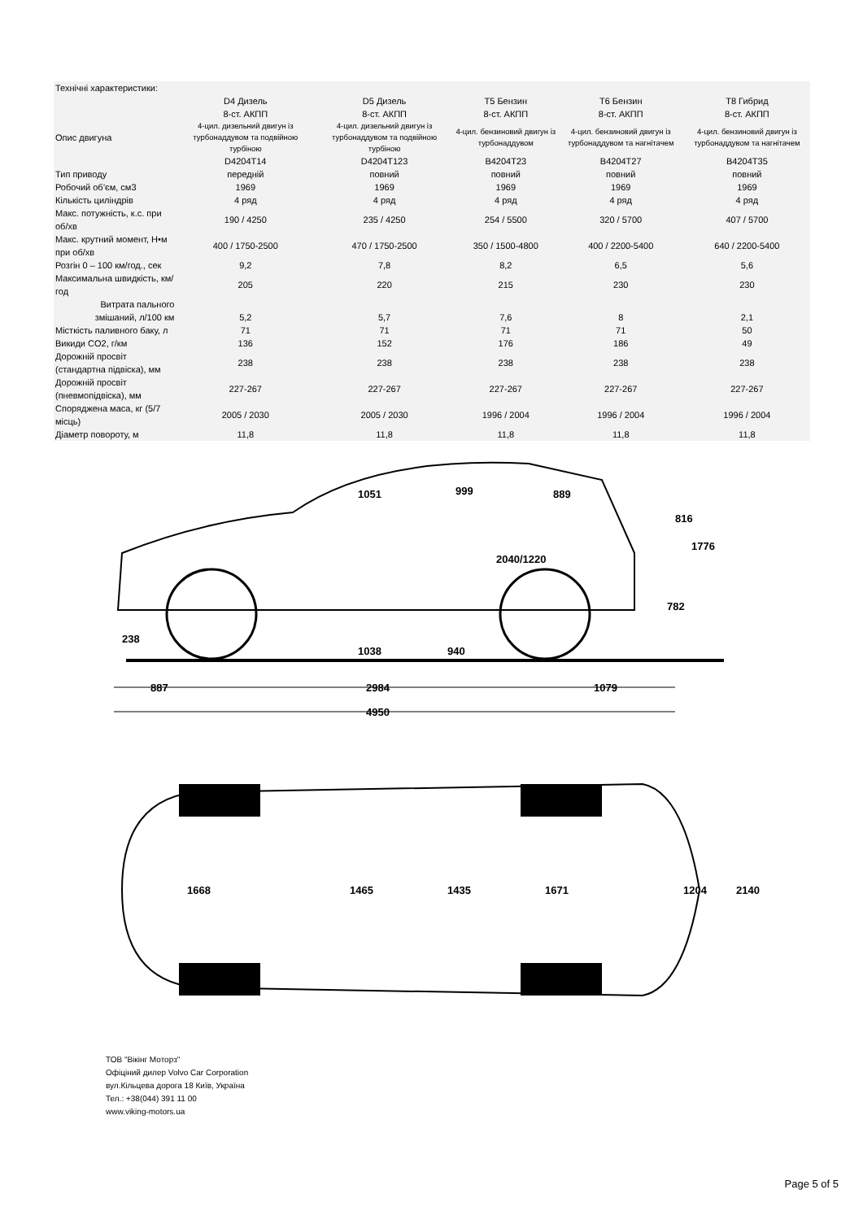| Технічні характеристики: | | | | | |
| --- | --- | --- | --- | --- | --- |
| | D4 Дизель 8-ст. АКПП | D5 Дизель 8-ст. АКПП | T5 Бензин 8-ст. АКПП | T6 Бензин 8-ст. АКПП | T8 Гибрид 8-ст. АКПП |
| Опис двигуна | 4-цил. дизельний двигун із турбонаддувом та подвійною турбіною | 4-цил. дизельний двигун із турбонаддувом та подвійною турбіною | 4-цил. бензиновий двигун із турбонаддувом | 4-цил. бензиновий двигун із турбонаддувом та нагнітачем | 4-цил. бензиновий двигун із турбонаддувом та нагнітачем |
| | D4204T14 | D4204T123 | B4204T23 | B4204T27 | B4204T35 |
| Тип приводу | передній | повний | повний | повний | повний |
| Робочий об’єм, см3 | 1969 | 1969 | 1969 | 1969 | 1969 |
| Кількість циліндрів | 4 ряд | 4 ряд | 4 ряд | 4 ряд | 4 ряд |
| Макс. потужність, к.с. при об/хв | 190 / 4250 | 235 / 4250 | 254 / 5500 | 320 / 5700 | 407 / 5700 |
| Макс. крутний момент, Н•м при об/хв | 400 / 1750-2500 | 470 / 1750-2500 | 350 / 1500-4800 | 400 / 2200-5400 | 640 / 2200-5400 |
| Розгін 0 – 100 км/год., сек | 9,2 | 7,8 | 8,2 | 6,5 | 5,6 |
| Максимальна швидкість, км/год | 205 | 220 | 215 | 230 | 230 |
| Витрата пального змішаний, л/100 км | 5,2 | 5,7 | 7,6 | 8 | 2,1 |
| Місткість паливного баку, л | 71 | 71 | 71 | 71 | 50 |
| Викиди CO2, г/км | 136 | 152 | 176 | 186 | 49 |
| Дорожній просвіт (стандартна підвіска), мм | 238 | 238 | 238 | 238 | 238 |
| Дорожній просвіт (пневмопідвіска), мм | 227-267 | 227-267 | 227-267 | 227-267 | 227-267 |
| Споряджена маса, кг (5/7 місць) | 2005 / 2030 | 2005 / 2030 | 1996 / 2004 | 1996 / 2004 | 1996 / 2004 |
| Діаметр повороту, м | 11,8 | 11,8 | 11,8 | 11,8 | 11,8 |
238
1038
940
1051
999
889
2040/1220
816
1776
782
887
2984
1079
4950
1668
1465
1435
1671
1204
2140
ТОВ "Вікінг Моторз"
Офіціний дилер Volvo Car Corporation
вул.Кільцева дорога 18 Київ, Україна
Тел.: +38(044) 391 11 00
www.viking-motors.ua
Page 5 of 5